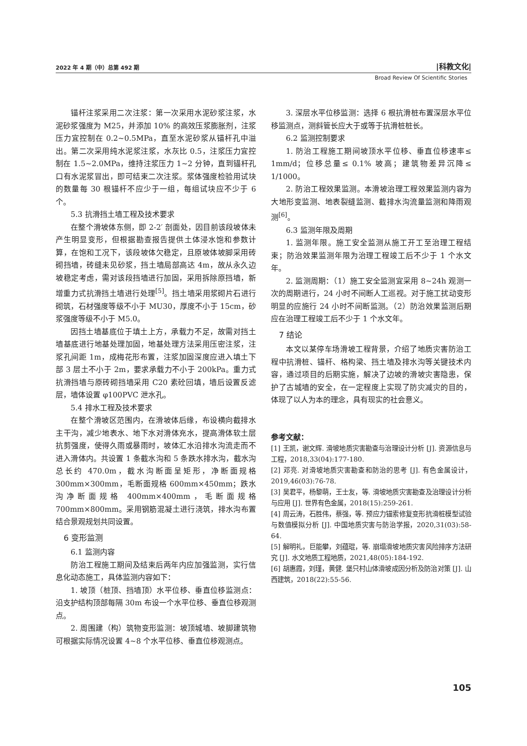2022 年 4 期（中）总第 492 期 |科教文化|
Broad Review Of Scientific Stories
锚杆注浆采用二次注浆：第一次采用水泥砂浆注浆，水泥砂浆强度为 M25，并添加 10% 的高效压浆膨胀剂，注浆压力宜控制在 0.2~0.5MPa，直至水泥砂浆从锚杆孔中溢出。第二次采用纯水泥浆注浆，水灰比 0.5，注浆压力宜控制在 1.5~2.0MPa，维持注浆压力 1~2 分钟，直到锚杆孔口有水泥浆冒出，即可结束二次注浆。浆体强度检验用试块的数量每 30 根锚杆不应少于一组，每组试块应不少于 6 个。
5.3 抗滑挡土墙工程及技术要求
在整个滑坡体东侧，即 2-2′ 剖面处，因目前该段坡体未产生明显变形，但根据勘查报告提供土体浸水饱和参数计算，在饱和工况下，该段坡体欠稳定，且原坡体坡脚采用砖砌挡墙，砖缝未见砂浆，挡土墙局部高达 4m，故从永久边坡稳定考虑，需对该段挡墙进行加固，采用拆除原挡墙，新增重力式抗滑挡土墙进行处理<sup>[5]</sup>。挡土墙采用浆砌片石进行砌筑，石材强度等级不小于 MU30，厚度不小于 15cm，砂浆强度等级不小于 M5.0。
因挡土墙基底位于填土上方，承载力不足，故需对挡土墙基底进行地基处理加固，地基处理方法采用压密注浆，注浆孔间距 1m，成梅花形布置，注浆加固深度应进入填土下部 3 层土不小于 2m，要求承载力不小于 200kPa。重力式抗滑挡墙与原砖砌挡墙采用 C20 素砼回填，墙后设置反滤层，墙体设置 φ100PVC 泄水孔。
5.4 排水工程及技术要求
在整个滑坡区范围内，在滑坡体后缘，布设横向截排水主干沟，减少地表水、地下水对滑体充水，提高滑体软土层抗剪强度，使得久雨或暴雨时，坡体汇水沿排水沟流走而不进入滑体内。共设置 1 条截水沟和 5 条跌水排水沟，截水沟总长约 470.0m，截水沟断面呈矩形，净断面规格 300mm×300mm，毛断面规格 600mm×450mm；跌水沟净断面规格 400mm×400mm，毛断面规格 700mm×800mm。采用钢筋混凝土进行浇筑，排水沟布置结合景观规划共同设置。
6 变形监测
6.1 监测内容
防治工程施工期间及结束后两年内应加强监测，实行信息化动态施工，具体监测内容如下：
1. 坡顶（桩顶、挡墙顶）水平位移、垂直位移监测点：沿支护结构顶部每隔 30m 布设一个水平位移、垂直位移观测点。
2. 周围建（构）筑物变形监测：坡顶城墙、坡脚建筑物可根据实际情况设置 4~8 个水平位移、垂直位移观测点。
3. 深层水平位移监测：选择 6 根抗滑桩布置深层水平位移监测点，测斜管长应大于或等于抗滑桩桩长。
6.2 监测控制要求
1. 防治工程施工期间坡顶水平位移、垂直位移速率≤ 1mm/d；位移总量≤ 0.1% 坡高；建筑物差异沉降≤ 1/1000。
2. 防治工程效果监测。本滑坡治理工程效果监测内容为大地形变监测、地表裂缝监测、截排水沟流量监测和降雨观测<sup>[6]</sup>。
6.3 监测年限及周期
1. 监测年限。施工安全监测从施工开工至治理工程结束；防治效果监测年限为治理工程竣工后不少于 1 个水文年。
2. 监测周期：（1）施工安全监测宜采用 8~24h 观测一次的周期进行，24 小时不间断人工巡视。对于施工扰动变形明显的应施行 24 小时不间断监测。（2）防治效果监测后期应在治理工程竣工后不少于 1 个水文年。
7 结论
本文以某停车场滑坡工程背景，介绍了地质灾害防治工程中抗滑桩、锚杆、格构梁、挡土墙及排水沟等关键技术内容，通过项目的后期实施，解决了边坡的滑坡灾害隐患，保护了古城墙的安全，在一定程度上实现了防灾减灾的目的，体现了以人为本的理念，具有现实的社会意义。
参考文献：
[1] 王凯，谢文辉. 滑坡地质灾害勘查与治理设计分析 [J]. 资源信息与工程，2018,33(04):177-180.
[2] 邓亮. 对滑坡地质灾害勘查和防治的思考 [J]. 有色金属设计，2019,46(03):76-78.
[3] 吴君平，杨黎萌，王士友，等. 滑坡地质灾害勘查及治理设计分析与应用 [J]. 世界有色金属，2018(15):259-261.
[4] 周云涛，石胜伟，蔡强，等. 预应力锚索修复变形抗滑桩模型试验与数值模拟分析 [J]. 中国地质灾害与防治学报，2020,31(03):58-64.
[5] 解明礼，巨能攀，刘蕴琨，等. 崩塌滑坡地质灾害风险排序方法研究 [J]. 水文地质工程地质，2021,48(05):184-192.
[6] 胡惠霞，刘瑾，黄健. 堡只村山体滑坡成因分析及防治对策 [J]. 山西建筑，2018(22):55-56.
105